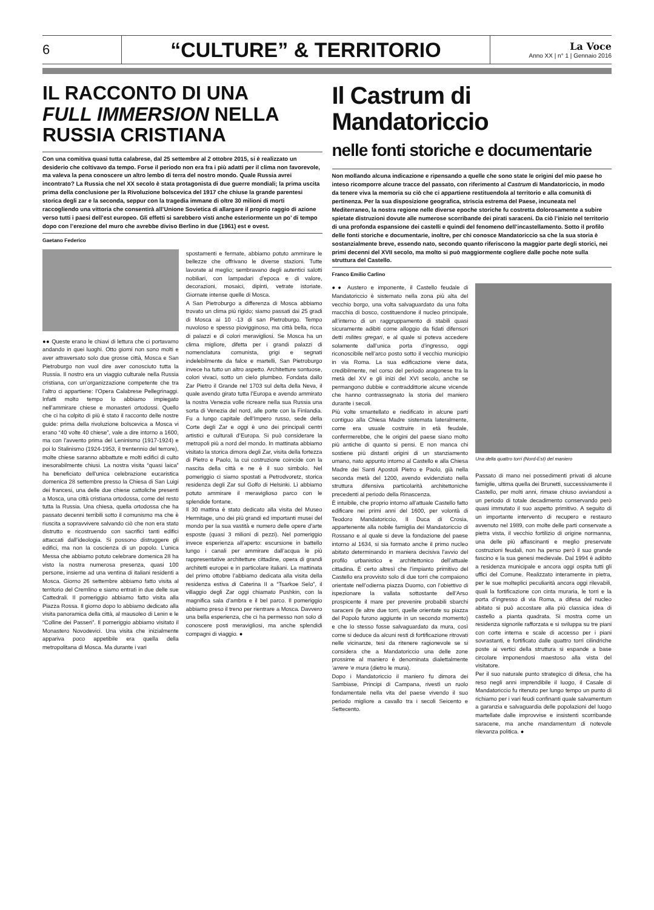6
“CULTURE” & TERRITORIO
La Voce
Anno XX | n° 1 | Gennaio 2016
IL RACCONTO DI UNA
FULL IMMERSION NELLA
RUSSIA CRISTIANA
Con una comitiva quasi tutta calabrese, dal 25 settembre al 2 ottobre 2015, si è realizzato un desiderio che coltivavo da tempo. Forse il periodo non era fra i più adatti per il clima non favorevole, ma valeva la pena conoscere un altro lembo di terra del nostro mondo. Quale Russia avrei incontrato? La Russia che nel XX secolo è stata protagonista di due guerre mondiali; la prima uscita prima della conclusione per la Rivoluzione bolscevica del 1917 che chiuse la grande parentesi storica degli zar e la seconda, seppur con la tragedia immane di oltre 30 milioni di morti raccogliendo una vittoria che consentirà all’Unione Sovietica di allargare il proprio raggio di azione verso tutti i paesi dell’est europeo. Gli effetti si sarebbero visti anche esteriormente un po’ di tempo dopo con l’erezione del muro che avrebbe diviso Berlino in due (1961) est e ovest.
Gaetano Federico
●● Queste erano le chiavi di lettura che ci portavamo andando in quei luoghi. Otto giorni non sono molti e aver attraversato solo due grosse città, Mosca e San Pietroburgo non vuol dire aver conosciuto tutta la Russia. Il nostro era un viaggio culturale nella Russia cristiana, con un’organizzazione competente che tra l’altro ci appartiene: l’Opera Calabrese Pellegrinaggi. Infatti molto tempo lo abbiamo impiegato nell’ammirare chiese e monasteri ortodossi. Quello che ci ha colpito di più è stato il racconto delle nostre guide: prima della rivoluzione bolscevica a Mosca vi erano “40 volte 40 chiese”, vale a dire intorno a 1600, ma con l’avvento prima del Leninismo (1917-1924) e poi lo Stalinismo (1924-1953, il trentennio del terrore), molte chiese saranno abbattute e molti edifici di culto inesorabilmente chiusi. La nostra visita “quasi laica” ha beneficiato dell’unica celebrazione eucaristica domenica 28 settembre presso la Chiesa di San Luigi dei francesi, una delle due chiese cattoliche presenti a Mosca, una città cristiana ortodossa, come del resto tutta la Russia. Una chiesa, quella ortodossa che ha passato decenni terribili sotto il comunismo ma che è riuscita a sopravvivere salvando ciò che non era stato distrutto e ricostruendo con sacrifici tanti edifici attaccati dall’ideologia. Si possono distruggere gli edifici, ma non la coscienza di un popolo. L’unica Messa che abbiamo potuto celebrare domenica 28 ha visto la nostra numerosa presenza, quasi 100 persone, insieme ad una ventina di italiani residenti a Mosca. Giorno 26 settembre abbiamo fatto visita al territorio del Cremlino e siamo entrati in due delle sue Cattedrali. Il pomeriggio abbiamo fatto visita alla Piazza Rossa. Il giorno dopo lo abbiamo dedicato alla visita panoramica della città, al mausoleo di Lenin e le “Colline dei Passeri”. Il pomeriggio abbiamo visitato il Monastero Novodevici. Una visita che inizialmente appariva poco appetibile era quella della metropolitana di Mosca. Ma durante i vari
spostamenti e fermate, abbiamo potuto ammirare le bellezze che offrivano le diverse stazioni. Tutte lavorate al meglio; sembravano degli autentici salotti nobiliari, con lampadari d’epoca e di valore, decorazioni, mosaici, dipinti, vetrate istoriate. Giornate intense quelle di Mosca.
A San Pietroburgo a differenza di Mosca abbiamo trovato un clima più rigido; siamo passati dai 25 gradi di Mosca ai 10 -13 di san Pietroburgo. Tempo nuvoloso e spesso piovigginoso, ma città bella, ricca di palazzi e di colori meravigliosi. Se Mosca ha un clima migliore, difetta per i grandi palazzi di nomenclatura comunista, grigi e segnati indelebilmente da falce e martelli, San Pietroburgo invece ha tutto un altro aspetto. Architetture sontuose, colori vivaci, sotto un cielo plumbeo. Fondata dallo Zar Pietro il Grande nel 1703 sul delta della Neva, il quale avendo girato tutta l’Europa e avendo ammirato la nostra Venezia volle ricreare nella sua Russia una sorta di Venezia del nord, alle porte con la Finlandia. Fu a lungo capitale dell’Impero russo, sede della Corte degli Zar e oggi è uno dei principali centri artistici e culturali d’Europa. Si può considerare la metropoli più a nord del mondo. In mattinata abbiamo visitato la storica dimora degli Zar, visita della fortezza di Pietro e Paolo, la cui costruzione coincide con la nascita della città e ne è il suo simbolo. Nel pomeriggio ci siamo spostati a Petrodvoretz, storica residenza degli Zar sul Golfo di Helsinki. Lì abbiamo potuto ammirare il meraviglioso parco con le splendide fontane.
Il 30 mattina è stato dedicato alla visita del Museo Hermitage, uno dei più grandi ed importanti musei del mondo per la sua vastità e numero delle opere d’arte esposte (quasi 3 milioni di pezzi). Nel pomeriggio invece esperienza all’aperto: escursione in battello lungo i canali per ammirare dall’acqua le più rappresentative architetture cittadine, opera di grandi architetti europei e in particolare italiani. La mattinata del primo ottobre l’abbiamo dedicata alla visita della residenza estiva di Caterina II a “Tsarkoe Selo”, il villaggio degli Zar oggi chiamato Pushkin, con la magnifica sala d’ambra e il bel parco. Il pomeriggio abbiamo preso il treno per rientrare a Mosca. Davvero una bella esperienza, che ci ha permesso non solo di conoscere posti meravigliosi, ma anche splendidi compagni di viaggio. ●
Il Castrum di Mandatoriccio
nelle fonti storiche e documentarie
Non mollando alcuna indicazione e ripensando a quelle che sono state le origini del mio paese ho inteso ricomporre alcune tracce del passato, con riferimento al Castrum di Mandatoriccio, in modo da tenere viva la memoria su ciò che ci appartiene restituendola al territorio e alla comunità di pertinenza. Per la sua disposizione geografica, striscia estrema del Paese, incuneata nel Mediterraneo, la nostra regione nelle diverse epoche storiche fu costretta dolorosamente a subire spietate distruzioni dovute alle numerose scorribande dei pirati saraceni. Da ciò l’inizio nel territorio di una profonda espansione dei castelli e quindi del fenomeno dell’incastellamento. Sotto il profilo delle fonti storiche e documentarie, inoltre, per chi conosce Mandatoriccio sa che la sua storia è sostanzialmente breve, essendo nato, secondo quanto riferiscono la maggior parte degli storici, nei primi decenni del XVII secolo, ma molto si può maggiormente cogliere dalle poche note sulla struttura del Castello.
Franco Emilio Carlino
●● Austero e imponente, il Castello feudale di Mandatoriccio è sistemato nella zona più alta del vecchio borgo, una volta salvaguardato da una folta macchia di bosco, costituendone il nucleo principale, all’interno di un raggruppamento di stabili quasi sicuramente adibiti come alloggio da fidati difensori detti milites gregari, e al quale si poteva accedere solamente dall’unica porta d’ingresso, oggi riconoscibile nell’arco posto sotto il vecchio municipio in via Roma. La sua edificazione viene data, credibilmente, nel corso del periodo aragonese tra la metà del XV e gli inizi del XVI secolo, anche se permangono dubbie e contraddittorie alcune vicende che hanno contrassegnato la storia del maniero durante i secoli.
Più volte smantellato e riedificato in alcune parti contiguo alla Chiesa Madre sistemata lateralmente, come era usuale costruire in età feudale, confermerebbe, che le origini del paese siano molto più antiche di quanto si pensi. E non manca chi sostiene più distanti origini di un stanziamento umano, nato appunto intorno al Castello e alla Chiesa Madre dei Santi Apostoli Pietro e Paolo, già nella seconda metà del 1200, avendo evidenziato nella struttura difensiva particolarità architettoniche precedenti al periodo della Rinascenza.
È intuibile, che proprio intorno all’attuale Castello fatto edificare nei primi anni del 1600, per volontà di Teodoro Mandatoriccio, II Duca di Crosia, appartenente alla nobile famiglia dei Mandatoriccio di Rossano e al quale si deve la fondazione del paese intorno al 1634, si sia formato anche il primo nucleo abitato determinando in maniera decisiva l’avvio del profilo urbanistico e architettonico dell’attuale cittadina. È certo altresì che l’impianto primitivo del Castello era provvisto solo di due torri che compaiono orientate nell’odierna piazza Duomo, con l’obiettivo di ispezionare la vallata sottostante dell’Arso prospicente il mare per prevenire probabili sbarchi saraceni (le altre due torri, quelle orientate su piazza del Popolo furono aggiunte in un secondo momento) e che lo stesso fosse salvaguardato da mura, così come si deduce da alcuni resti di fortificazione ritrovati nelle vicinanze, tesi da ritenere ragionevole se si considera che a Mandatoriccio una delle zone prossime al maniero è denominata dialettalmente ‘arrere ‘e mura (dietro le mura).
Dopo i Mandatoriccio il maniero fu dimora dei Sambiase, Principi di Campana, rivestì un ruolo fondamentale nella vita del paese vivendo il suo periodo migliore a cavallo tra i secoli Seicento e Settecento.
Una della quattro torri (Nord-Est) del maniero
Passato di mano nei possedimenti privati di alcune famiglie, ultima quella dei Brunetti, successivamente il Castello, per molti anni, rimase chiuso avviandosi a un periodo di totale decadimento conservando però quasi immutato il suo aspetto primitivo. A seguito di un importante intervento di recupero e restauro avvenuto nel 1989, con molte delle parti conservate a pietra vista, il vecchio fortilizio di origine normanna, una delle più affascinanti e meglio preservate costruzioni feudali, non ha perso però il suo grande fascino e la sua genesi medievale. Dal 1994 è adibito a residenza municipale e ancora oggi ospita tutti gli uffici del Comune. Realizzato interamente in pietra, per le sue molteplici peculiarità ancora oggi rilevabili, quali la fortificazione con cinta muraria, le torri e la porta d’ingresso di via Roma, a difesa del nucleo abitato si può accostare alla più classica idea di castello a pianta quadrata. Si mostra come un residenza signorile rafforzata e si sviluppa su tre piani con corte interna e scale di accesso per i piani sovrastanti, e fortificato dalle quattro torri cilindriche poste ai vertici della struttura si espande a base circolare imponendosi maestoso alla vista del visitatore.
Per il suo naturale punto strategico di difesa, che ha reso negli anni imprendibile il luogo, il Casale di Mandatoriccio fu ritenuto per lungo tempo un punto di richiamo per i vari feudi confinanti quale salvamentum a garanzia e salvaguardia delle popolazioni del luogo martellate dalle improvvise e insistenti scorribande saracene, ma anche mandamentum di notevole rilevanza politica. ●